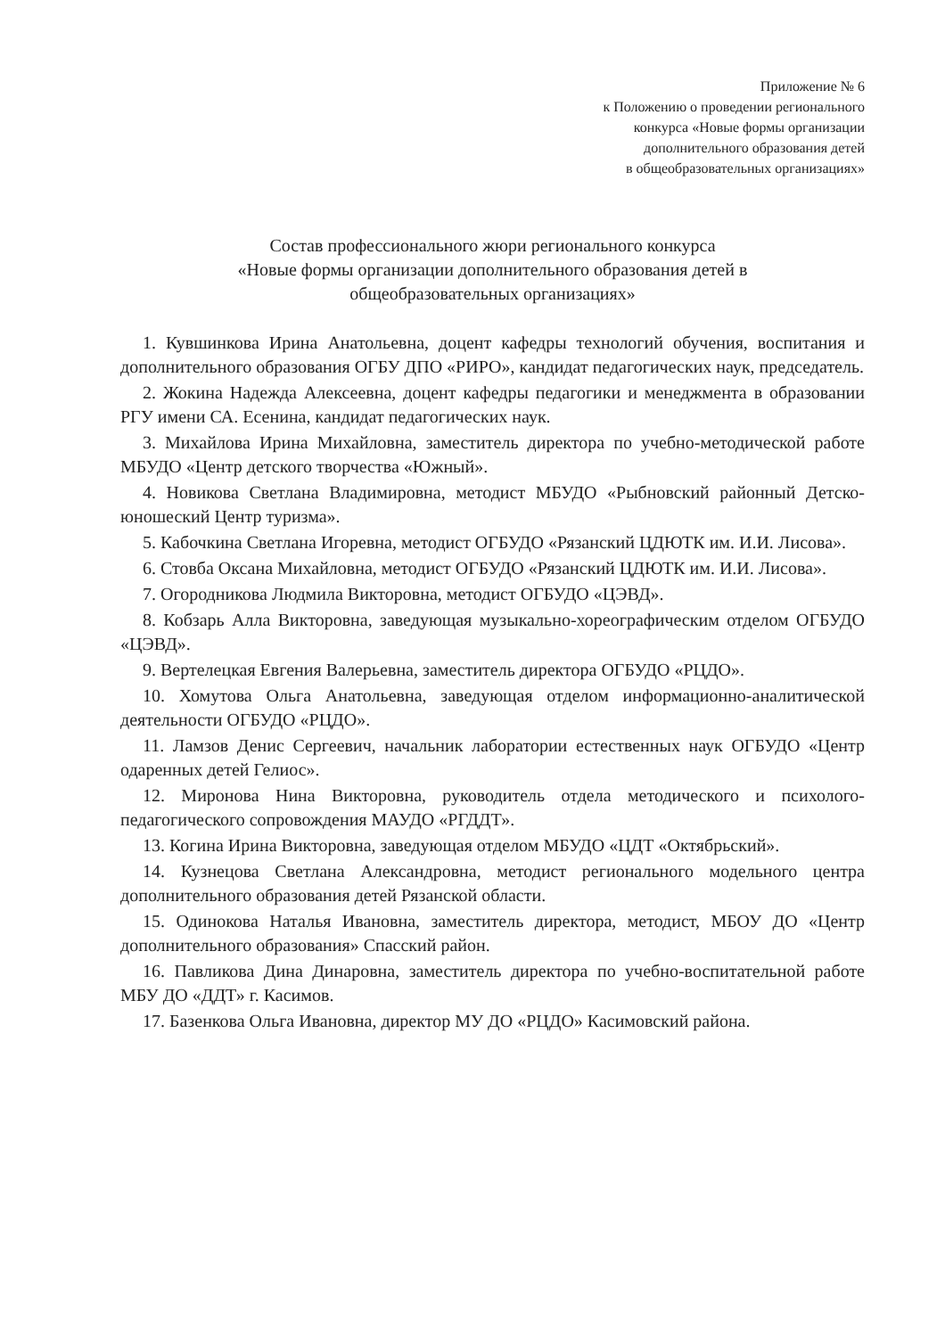Приложение № 6
к Положению о проведении регионального
конкурса «Новые формы организации
дополнительного образования детей
в общеобразовательных организациях»
Состав профессионального жюри регионального конкурса
«Новые формы организации дополнительного образования детей в
общеобразовательных организациях»
1. Кувшинкова Ирина Анатольевна, доцент кафедры технологий обучения, воспитания и дополнительного образования ОГБУ ДПО «РИРО», кандидат педагогических наук, председатель.
2. Жокина Надежда Алексеевна, доцент кафедры педагогики и менеджмента в образовании РГУ имени СА. Есенина, кандидат педагогических наук.
3. Михайлова Ирина Михайловна, заместитель директора по учебно-методической работе МБУДО «Центр детского творчества «Южный».
4. Новикова Светлана Владимировна, методист МБУДО «Рыбновский районный Детско-юношеский Центр туризма».
5. Кабочкина Светлана Игоревна, методист ОГБУДО «Рязанский ЦДЮТК им. И.И. Лисова».
6. Стовба Оксана Михайловна, методист ОГБУДО «Рязанский ЦДЮТК им. И.И. Лисова».
7. Огородникова Людмила Викторовна, методист ОГБУДО «ЦЭВД».
8. Кобзарь Алла Викторовна, заведующая музыкально-хореографическим отделом ОГБУДО «ЦЭВД».
9. Вертелецкая Евгения Валерьевна, заместитель директора ОГБУДО «РЦДО».
10. Хомутова Ольга Анатольевна, заведующая отделом информационно-аналитической деятельности ОГБУДО «РЦДО».
11. Ламзов Денис Сергеевич, начальник лаборатории естественных наук ОГБУДО «Центр одаренных детей Гелиос».
12. Миронова Нина Викторовна, руководитель отдела методического и психолого-педагогического сопровождения МАУДО «РГДДТ».
13. Когина Ирина Викторовна, заведующая отделом МБУДО «ЦДТ «Октябрьский».
14. Кузнецова Светлана Александровна, методист регионального модельного центра дополнительного образования детей Рязанской области.
15. Одинокова Наталья Ивановна, заместитель директора, методист, МБОУ ДО «Центр дополнительного образования» Спасский район.
16. Павликова Дина Динаровна, заместитель директора по учебно-воспитательной работе МБУ ДО «ДДТ» г. Касимов.
17. Базенкова Ольга Ивановна, директор МУ ДО «РЦДО» Касимовский района.